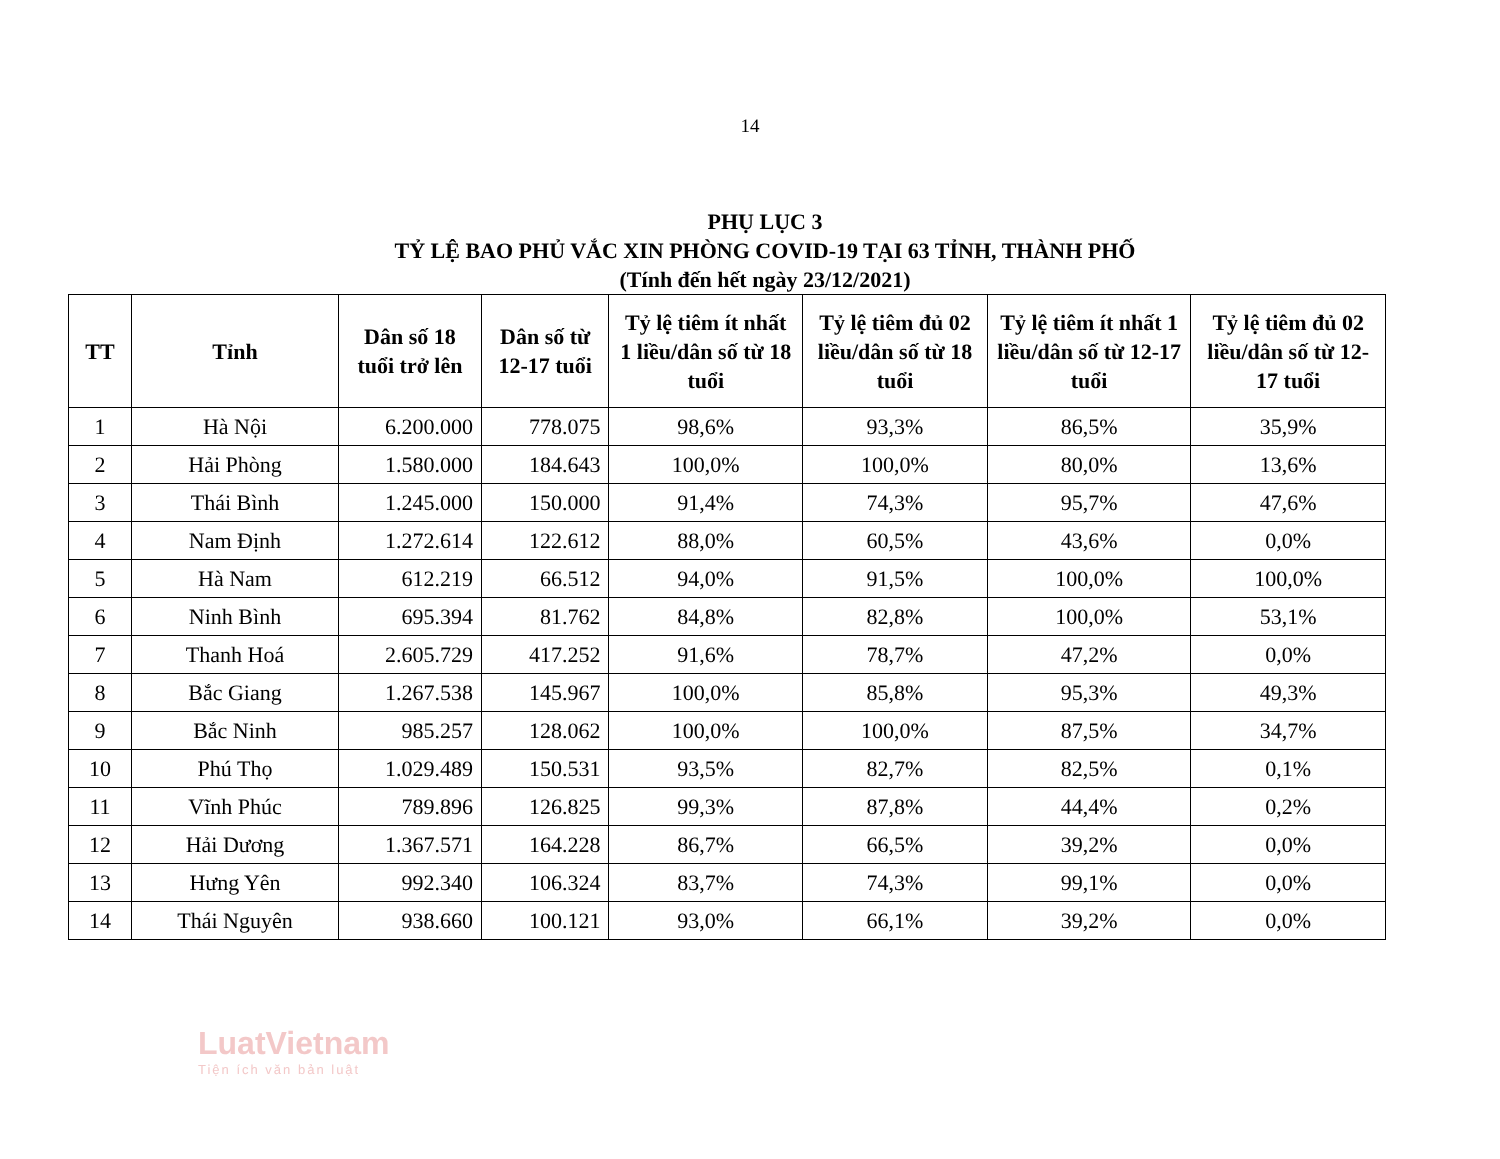14
PHỤ LỤC 3
TỶ LỆ BAO PHỦ VẮC XIN PHÒNG COVID-19 TẠI 63 TỈNH, THÀNH PHỐ
(Tính đến hết ngày 23/12/2021)
| TT | Tỉnh | Dân số 18 tuổi trở lên | Dân số từ 12-17 tuổi | Tỷ lệ tiêm ít nhất 1 liều/dân số từ 18 tuổi | Tỷ lệ tiêm đủ 02 liều/dân số từ 18 tuổi | Tỷ lệ tiêm ít nhất 1 liều/dân số từ 12-17 tuổi | Tỷ lệ tiêm đủ 02 liều/dân số từ 12-17 tuổi |
| --- | --- | --- | --- | --- | --- | --- | --- |
| 1 | Hà Nội | 6.200.000 | 778.075 | 98,6% | 93,3% | 86,5% | 35,9% |
| 2 | Hải Phòng | 1.580.000 | 184.643 | 100,0% | 100,0% | 80,0% | 13,6% |
| 3 | Thái Bình | 1.245.000 | 150.000 | 91,4% | 74,3% | 95,7% | 47,6% |
| 4 | Nam Định | 1.272.614 | 122.612 | 88,0% | 60,5% | 43,6% | 0,0% |
| 5 | Hà Nam | 612.219 | 66.512 | 94,0% | 91,5% | 100,0% | 100,0% |
| 6 | Ninh Bình | 695.394 | 81.762 | 84,8% | 82,8% | 100,0% | 53,1% |
| 7 | Thanh Hoá | 2.605.729 | 417.252 | 91,6% | 78,7% | 47,2% | 0,0% |
| 8 | Bắc Giang | 1.267.538 | 145.967 | 100,0% | 85,8% | 95,3% | 49,3% |
| 9 | Bắc Ninh | 985.257 | 128.062 | 100,0% | 100,0% | 87,5% | 34,7% |
| 10 | Phú Thọ | 1.029.489 | 150.531 | 93,5% | 82,7% | 82,5% | 0,1% |
| 11 | Vĩnh Phúc | 789.896 | 126.825 | 99,3% | 87,8% | 44,4% | 0,2% |
| 12 | Hải Dương | 1.367.571 | 164.228 | 86,7% | 66,5% | 39,2% | 0,0% |
| 13 | Hưng Yên | 992.340 | 106.324 | 83,7% | 74,3% | 99,1% | 0,0% |
| 14 | Thái Nguyên | 938.660 | 100.121 | 93,0% | 66,1% | 39,2% | 0,0% |
LuatVietnam
Tiện ích văn bản luật